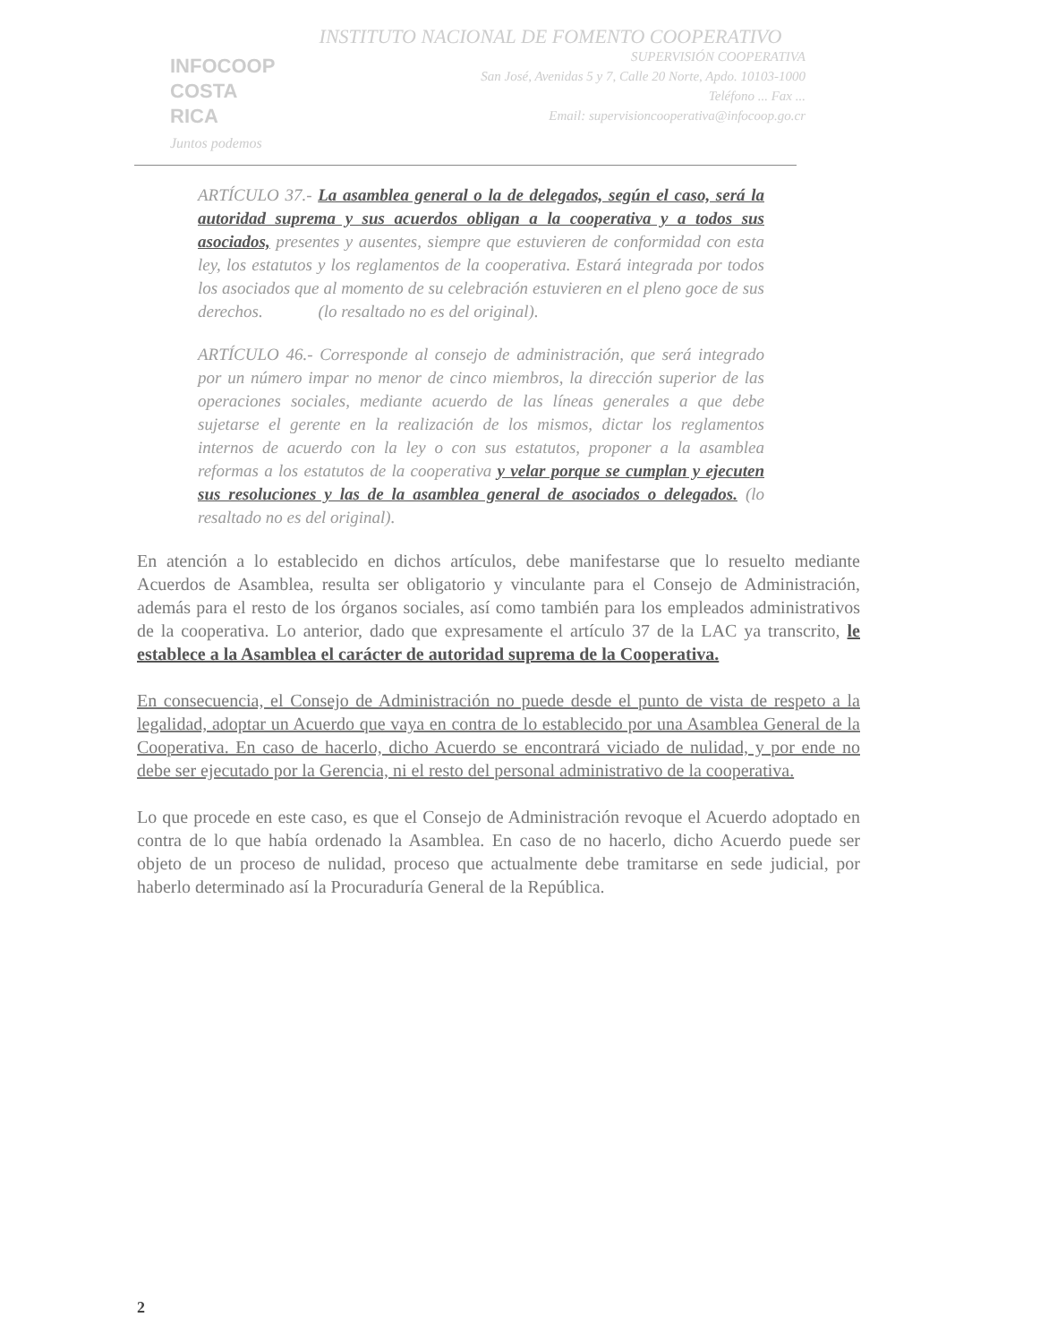INFOCOOP
COSTA RICA
Juntos podemos
INSTITUTO NACIONAL DE FOMENTO COOPERATIVO
SUPERVISIÓN COOPERATIVA
San José, Avenidas 5 y 7, Calle 20 Norte, Apdo. 10103-1000
Teléfono ... Fax ...
Email: supervisioncooperativa@infocoop.go.cr
ARTÍCULO 37.- La asamblea general o la de delegados, según el caso, será la autoridad suprema y sus acuerdos obligan a la cooperativa y a todos sus asociados, presentes y ausentes, siempre que estuvieren de conformidad con esta ley, los estatutos y los reglamentos de la cooperativa. Estará integrada por todos los asociados que al momento de su celebración estuvieren en el pleno goce de sus derechos. (lo resaltado no es del original).
ARTÍCULO 46.- Corresponde al consejo de administración, que será integrado por un número impar no menor de cinco miembros, la dirección superior de las operaciones sociales, mediante acuerdo de las líneas generales a que debe sujetarse el gerente en la realización de los mismos, dictar los reglamentos internos de acuerdo con la ley o con sus estatutos, proponer a la asamblea reformas a los estatutos de la cooperativa y velar porque se cumplan y ejecuten sus resoluciones y las de la asamblea general de asociados o delegados. (lo resaltado no es del original).
En atención a lo establecido en dichos artículos, debe manifestarse que lo resuelto mediante Acuerdos de Asamblea, resulta ser obligatorio y vinculante para el Consejo de Administración, además para el resto de los órganos sociales, así como también para los empleados administrativos de la cooperativa. Lo anterior, dado que expresamente el artículo 37 de la LAC ya transcrito, le establece a la Asamblea el carácter de autoridad suprema de la Cooperativa.
En consecuencia, el Consejo de Administración no puede desde el punto de vista de respeto a la legalidad, adoptar un Acuerdo que vaya en contra de lo establecido por una Asamblea General de la Cooperativa. En caso de hacerlo, dicho Acuerdo se encontrará viciado de nulidad, y por ende no debe ser ejecutado por la Gerencia, ni el resto del personal administrativo de la cooperativa.
Lo que procede en este caso, es que el Consejo de Administración revoque el Acuerdo adoptado en contra de lo que había ordenado la Asamblea. En caso de no hacerlo, dicho Acuerdo puede ser objeto de un proceso de nulidad, proceso que actualmente debe tramitarse en sede judicial, por haberlo determinado así la Procuraduría General de la República.
2